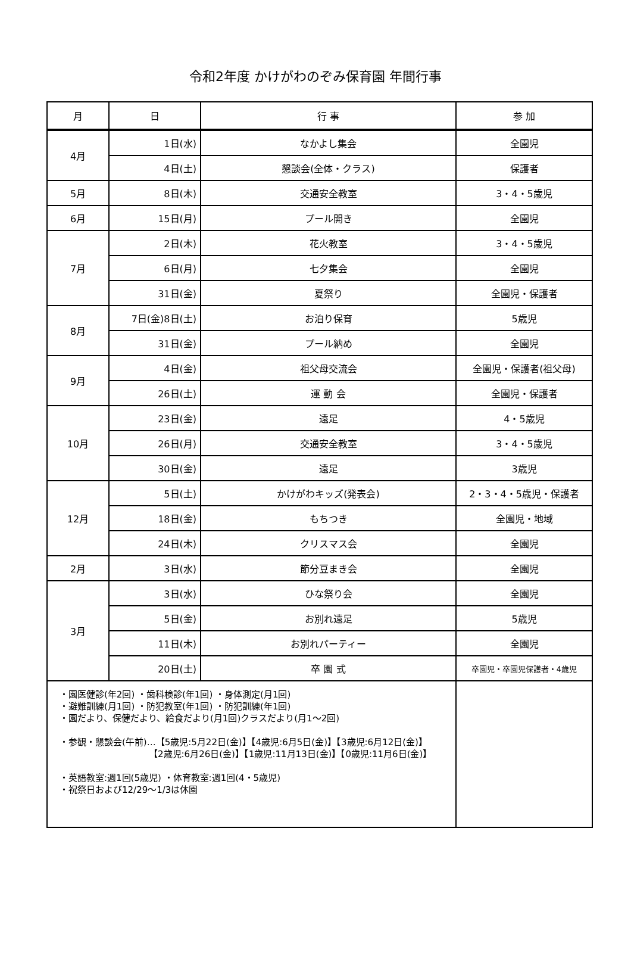令和2年度 かけがわのぞみ保育園 年間行事
| 月 | 日 | 行 事 | 参 加 |
| --- | --- | --- | --- |
| 4月 | 1日(水) | なかよし集会 | 全園児 |
| | 4日(土) | 懇談会(全体・クラス) | 保護者 |
| 5月 | 8日(木) | 交通安全教室 | 3・4・5歳児 |
| 6月 | 15日(月) | プール開き | 全園児 |
| 7月 | 2日(木) | 花火教室 | 3・4・5歳児 |
| | 6日(月) | 七夕集会 | 全園児 |
| | 31日(金) | 夏祭り | 全園児・保護者 |
| 8月 | 7日(金)8日(土) | お泊り保育 | 5歳児 |
| | 31日(金) | プール納め | 全園児 |
| 9月 | 4日(金) | 祖父母交流会 | 全園児・保護者(祖父母) |
| | 26日(土) | 運 動 会 | 全園児・保護者 |
| 10月 | 23日(金) | 遠足 | 4・5歳児 |
| | 26日(月) | 交通安全教室 | 3・4・5歳児 |
| | 30日(金) | 遠足 | 3歳児 |
| 12月 | 5日(土) | かけがわキッズ(発表会) | 2・3・4・5歳児・保護者 |
| | 18日(金) | もちつき | 全園児・地域 |
| | 24日(木) | クリスマス会 | 全園児 |
| 2月 | 3日(水) | 節分豆まき会 | 全園児 |
| 3月 | 3日(水) | ひな祭り会 | 全園児 |
| | 5日(金) | お別れ遠足 | 5歳児 |
| | 11日(木) | お別れパーティー | 全園児 |
| | 20日(土) | 卒 園 式 | 卒園児・卒園児保護者・4歳児 |
| ・園医健診(年2回) ・歯科検診(年1回) ・身体測定(月1回) ・避難訓練(月1回) ・防犯教室(年1回) ・防犯訓練(年1回) ・園だより、保健だより、給食だより(月1回)クラスだより(月1～2回) ・参観・懇談会(午前)…【5歳児:5月22日(金)】【4歳児:6月5日(金)】【3歳児:6月12日(金)】 【2歳児:6月26日(金)】【1歳児:11月13日(金)】【0歳児:11月6日(金)】 ・英語教室:週1回(5歳児) ・体育教室:週1回(4・5歳児) ・祝祭日および12/29～1/3は休園 | | | |